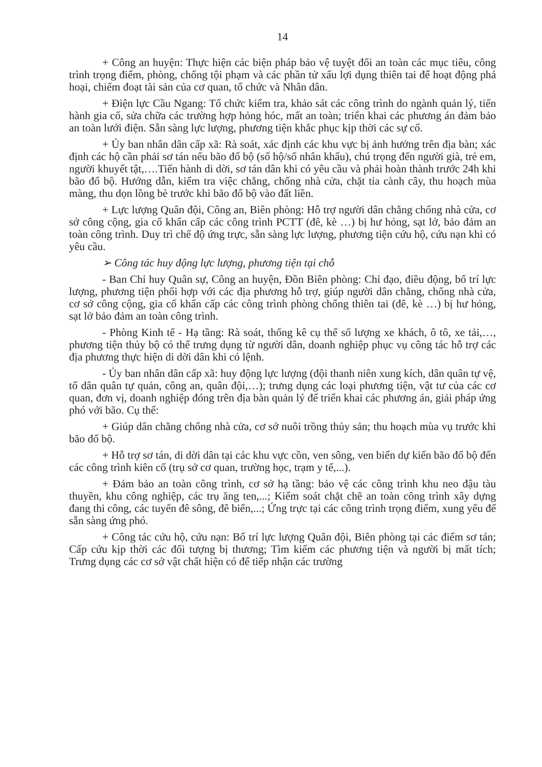14
+ Công an huyện: Thực hiện các biện pháp bảo vệ tuyệt đối an toàn các mục tiêu, công trình trọng điểm, phòng, chống tội phạm và các phần tử xấu lợi dụng thiên tai để hoạt động phá hoại, chiếm đoạt tài sản của cơ quan, tổ chức và Nhân dân.
+ Điện lực Cầu Ngang: Tổ chức kiểm tra, khảo sát các công trình do ngành quản lý, tiến hành gia cố, sửa chữa các trường hợp hỏng hóc, mất an toàn; triển khai các phương án đảm bảo an toàn lưới điện. Sẵn sàng lực lượng, phương tiện khắc phục kịp thời các sự cố.
+ Ủy ban nhân dân cấp xã: Rà soát, xác định các khu vực bị ảnh hưởng trên địa bàn; xác định các hộ cần phải sơ tán nếu bão đổ bộ (số hộ/số nhân khẩu), chú trọng đến người già, trẻ em, người khuyết tật,….Tiến hành di dời, sơ tán dân khi có yêu cầu và phải hoàn thành trước 24h khi bão đổ bộ. Hướng dẫn, kiểm tra việc chằng, chống nhà cửa, chặt tỉa cành cây, thu hoạch mùa màng, thu dọn lồng bè trước khi bão đổ bộ vào đất liền.
+ Lực lượng Quân đội, Công an, Biên phòng: Hỗ trợ người dân chằng chống nhà cửa, cơ sở công cộng, gia cố khẩn cấp các công trình PCTT (đê, kè …) bị hư hỏng, sạt lở, bảo đảm an toàn công trình. Duy trì chế độ ứng trực, sẵn sàng lực lượng, phương tiện cứu hộ, cứu nạn khi có yêu cầu.
➢ Công tác huy động lực lượng, phương tiện tại chỗ
- Ban Chỉ huy Quân sự, Công an huyện, Đồn Biên phòng: Chỉ đạo, điều động, bố trí lực lượng, phương tiện phối hợp với các địa phương hỗ trợ, giúp người dân chằng, chống nhà cửa, cơ sở công cộng, gia cố khẩn cấp các công trình phòng chống thiên tai (đê, kè …) bị hư hỏng, sạt lở bảo đảm an toàn công trình.
- Phòng Kinh tế - Hạ tầng: Rà soát, thống kê cụ thể số lượng xe khách, ô tô, xe tải,…, phương tiện thủy bộ có thể trưng dụng từ người dân, doanh nghiệp phục vụ công tác hỗ trợ các địa phương thực hiện di dời dân khi có lệnh.
- Ủy ban nhân dân cấp xã: huy động lực lượng (đội thanh niên xung kích, dân quân tự vệ, tổ dân quân tự quản, công an, quân đội,…); trưng dụng các loại phương tiện, vật tư của các cơ quan, đơn vị, doanh nghiệp đóng trên địa bàn quản lý để triển khai các phương án, giải pháp ứng phó với bão. Cụ thể:
+ Giúp dân chằng chống nhà cửa, cơ sở nuôi trồng thủy sản; thu hoạch mùa vụ trước khi bão đổ bộ.
+ Hỗ trợ sơ tán, di dời dân tại các khu vực cồn, ven sông, ven biển dự kiến bão đổ bộ đến các công trình kiên cố (trụ sở cơ quan, trường học, trạm y tế,...).
+ Đảm bảo an toàn công trình, cơ sở hạ tầng: bảo vệ các công trình khu neo đậu tàu thuyền, khu công nghiệp, các trụ ăng ten,...; Kiểm soát chặt chẽ an toàn công trình xây dựng đang thi công, các tuyến đê sông, đê biển,...; Ứng trực tại các công trình trọng điểm, xung yếu để sẵn sàng ứng phó.
+ Công tác cứu hộ, cứu nạn: Bố trí lực lượng Quân đội, Biên phòng tại các điểm sơ tán; Cấp cứu kịp thời các đối tượng bị thương; Tìm kiếm các phương tiện và người bị mất tích; Trưng dụng các cơ sở vật chất hiện có để tiếp nhận các trường